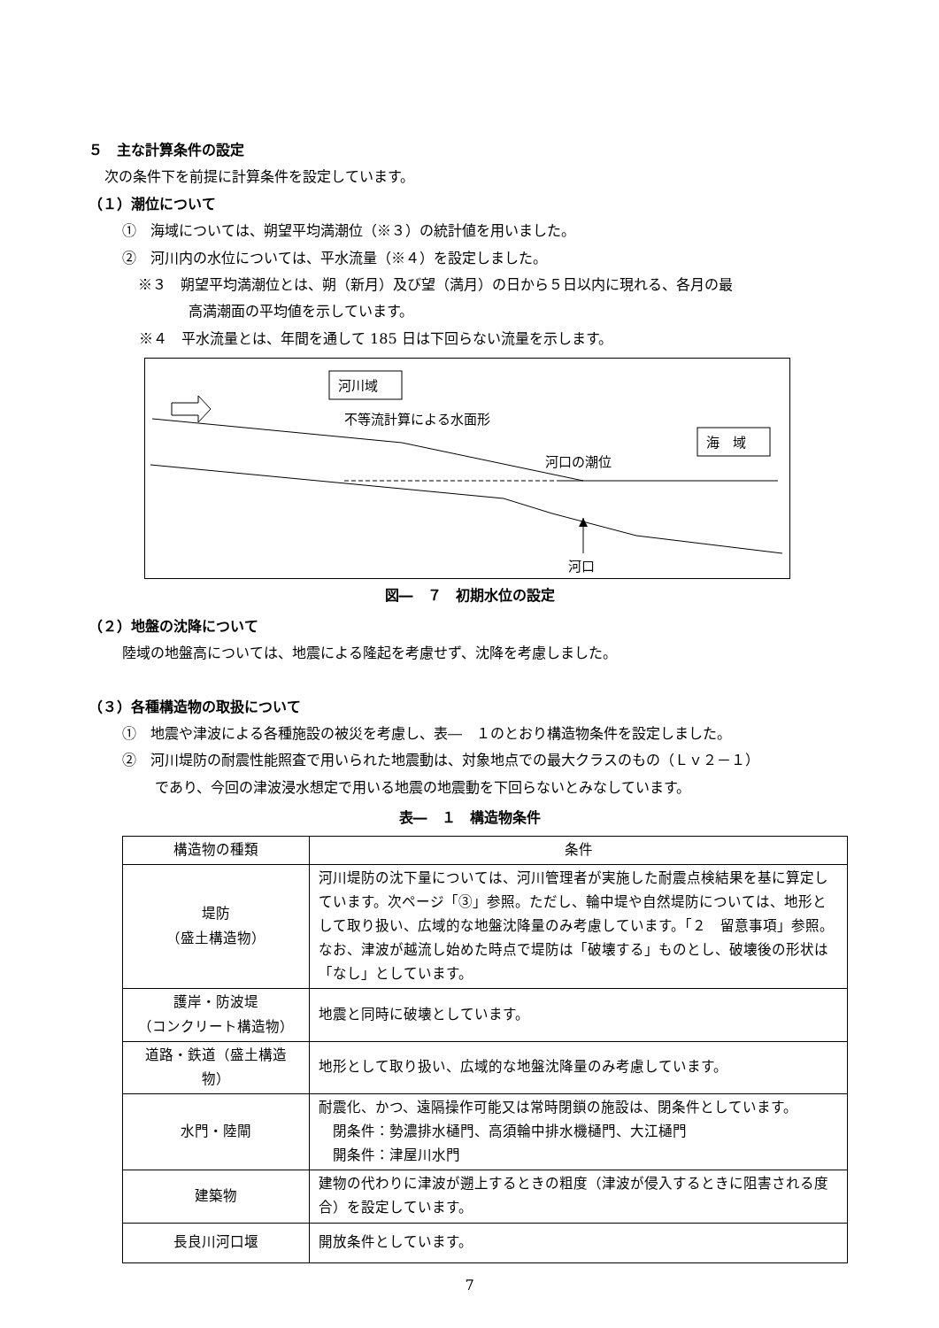５　主な計算条件の設定
次の条件下を前提に計算条件を設定しています。
（１）潮位について
①　海域については、朔望平均満潮位（※３）の統計値を用いました。
②　河川内の水位については、平水流量（※４）を設定しました。
※３　朔望平均満潮位とは、朔（新月）及び望（満月）の日から５日以内に現れる、各月の最
高満潮面の平均値を示しています。
※４　平水流量とは、年間を通して 185 日は下回らない流量を示します。
河川域
不等流計算による水面形
海　域
河口の潮位
河口
図―　７　初期水位の設定
（２）地盤の沈降について
陸域の地盤高については、地震による隆起を考慮せず、沈降を考慮しました。
（３）各種構造物の取扱について
①　地震や津波による各種施設の被災を考慮し、表―　１のとおり構造物条件を設定しました。
②　河川堤防の耐震性能照査で用いられた地震動は、対象地点での最大クラスのもの（Ｌｖ２－１）
であり、今回の津波浸水想定で用いる地震の地震動を下回らないとみなしています。
表―　１　構造物条件
| 構造物の種類 | 条件 |
| --- | --- |
| 堤防 （盛土構造物） | 河川堤防の沈下量については、河川管理者が実施した耐震点検結果を基に算定しています。次ページ「③」参照。ただし、輪中堤や自然堤防については、地形として取り扱い、広域的な地盤沈降量のみ考慮しています。「２ 留意事項」参照。なお、津波が越流し始めた時点で堤防は「破壊する」ものとし、破壊後の形状は「なし」としています。 |
| 護岸・防波堤 （コンクリート構造物） | 地震と同時に破壊としています。 |
| 道路・鉄道（盛土構造物） | 地形として取り扱い、広域的な地盤沈降量のみ考慮しています。 |
| 水門・陸閘 | 耐震化、かつ、遠隔操作可能又は常時閉鎖の施設は、閉条件としています。 閉条件：勢濃排水樋門、高須輪中排水機樋門、大江樋門 開条件：津屋川水門 |
| 建築物 | 建物の代わりに津波が遡上するときの粗度（津波が侵入するときに阻害される度合）を設定しています。 |
| 長良川河口堰 | 開放条件としています。 |
7